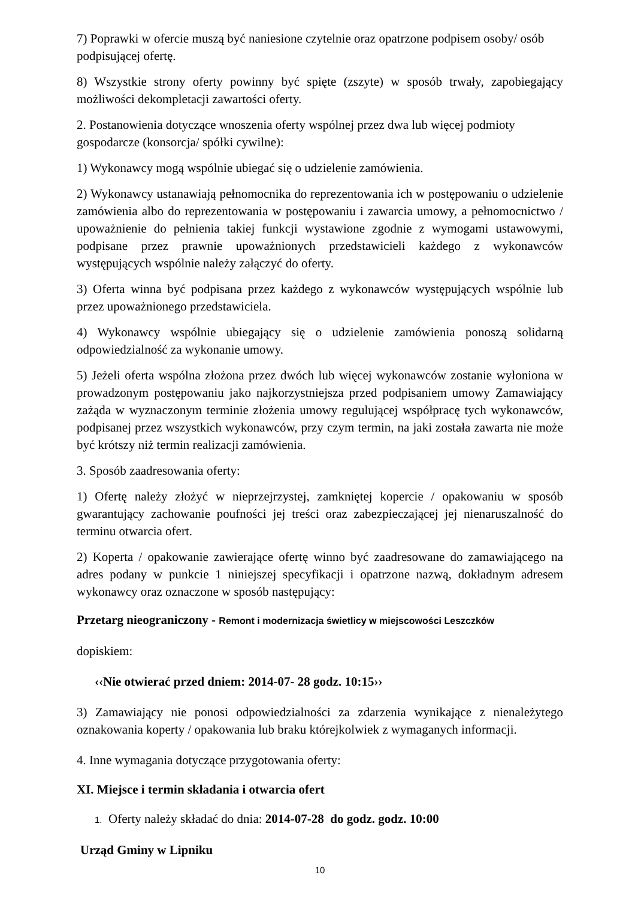7) Poprawki w ofercie muszą być naniesione czytelnie oraz opatrzone podpisem osoby/ osób podpisującej ofertę.
8) Wszystkie strony oferty powinny być spięte (zszyte) w sposób trwały, zapobiegający możliwości dekompletacji zawartości oferty.
2. Postanowienia dotyczące wnoszenia oferty wspólnej przez dwa lub więcej podmioty gospodarcze (konsorcja/ spółki cywilne):
1) Wykonawcy mogą wspólnie ubiegać się o udzielenie zamówienia.
2) Wykonawcy ustanawiają pełnomocnika do reprezentowania ich w postępowaniu o udzielenie zamówienia albo do reprezentowania w postępowaniu i zawarcia umowy, a pełnomocnictwo / upoważnienie do pełnienia takiej funkcji wystawione zgodnie z wymogami ustawowymi, podpisane przez prawnie upoważnionych przedstawicieli każdego z wykonawców występujących wspólnie należy załączyć do oferty.
3) Oferta winna być podpisana przez każdego z wykonawców występujących wspólnie lub przez upoważnionego przedstawiciela.
4) Wykonawcy wspólnie ubiegający się o udzielenie zamówienia ponoszą solidarną odpowiedzialność za wykonanie umowy.
5) Jeżeli oferta wspólna złożona przez dwóch lub więcej wykonawców zostanie wyłoniona w prowadzonym postępowaniu jako najkorzystniejsza przed podpisaniem umowy Zamawiający zażąda w wyznaczonym terminie złożenia umowy regulującej współpracę tych wykonawców, podpisanej przez wszystkich wykonawców, przy czym termin, na jaki została zawarta nie może być krótszy niż termin realizacji zamówienia.
3. Sposób zaadresowania oferty:
1) Ofertę należy złożyć w nieprzejrzystej, zamkniętej kopercie / opakowaniu w sposób gwarantujący zachowanie poufności jej treści oraz zabezpieczającej jej nienaruszalność do terminu otwarcia ofert.
2) Koperta / opakowanie zawierające ofertę winno być zaadresowane do zamawiającego na adres podany w punkcie 1 niniejszej specyfikacji i opatrzone nazwą, dokładnym adresem wykonawcy oraz oznaczone w sposób następujący:
Przetarg nieograniczony - Remont i modernizacja świetlicy w miejscowości Leszczków
dopiskiem:
‹‹Nie otwierać przed dniem: 2014-07- 28 godz. 10:15››
3) Zamawiający nie ponosi odpowiedzialności za zdarzenia wynikające z nienależytego oznakowania koperty / opakowania lub braku którejkolwiek z wymaganych informacji.
4. Inne wymagania dotyczące przygotowania oferty:
XI. Miejsce i termin składania i otwarcia ofert
1. Oferty należy składać do dnia: 2014-07-28 do godz. godz. 10:00
Urząd Gminy w Lipniku
10